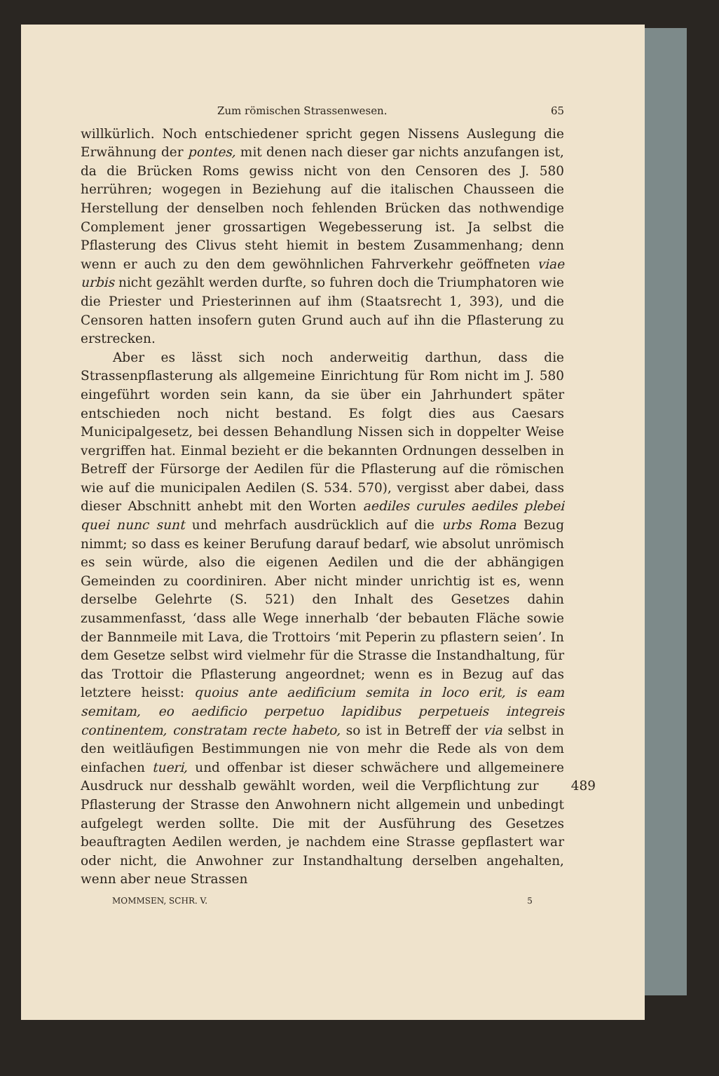Zum römischen Strassenwesen. 65
willkürlich. Noch entschiedener spricht gegen Nissens Auslegung die Erwähnung der pontes, mit denen nach dieser gar nichts anzufangen ist, da die Brücken Roms gewiss nicht von den Censoren des J. 580 herrühren; wogegen in Beziehung auf die italischen Chausseen die Herstellung der denselben noch fehlenden Brücken das nothwendige Complement jener grossartigen Wegebesserung ist. Ja selbst die Pflasterung des Clivus steht hiemit in bestem Zusammenhang; denn wenn er auch zu den dem gewöhnlichen Fahrverkehr geöffneten viae urbis nicht gezählt werden durfte, so fuhren doch die Triumphatoren wie die Priester und Priesterinnen auf ihm (Staatsrecht 1, 393), und die Censoren hatten insofern guten Grund auch auf ihn die Pflasterung zu erstrecken.
Aber es lässt sich noch anderweitig darthun, dass die Strassenpflasterung als allgemeine Einrichtung für Rom nicht im J. 580 eingeführt worden sein kann, da sie über ein Jahrhundert später entschieden noch nicht bestand. Es folgt dies aus Caesars Municipalgesetz, bei dessen Behandlung Nissen sich in doppelter Weise vergriffen hat. Einmal bezieht er die bekannten Ordnungen desselben in Betreff der Fürsorge der Aedilen für die Pflasterung auf die römischen wie auf die municipalen Aedilen (S. 534. 570), vergisst aber dabei, dass dieser Abschnitt anhebt mit den Worten aediles curules aediles plebei quei nunc sunt und mehrfach ausdrücklich auf die urbs Roma Bezug nimmt; so dass es keiner Berufung darauf bedarf, wie absolut unrömisch es sein würde, also die eigenen Aedilen und die der abhängigen Gemeinden zu coordiniren. Aber nicht minder unrichtig ist es, wenn derselbe Gelehrte (S. 521) den Inhalt des Gesetzes dahin zusammenfasst, ‘dass alle Wege innerhalb ‘der bebauten Fläche sowie der Bannmeile mit Lava, die Trottoirs ‘mit Peperin zu pflastern seien’. In dem Gesetze selbst wird vielmehr für die Strasse die Instandhaltung, für das Trottoir die Pflasterung angeordnet; wenn es in Bezug auf das letztere heisst: quoius ante aedificium semita in loco erit, is eam semitam, eo aedificio perpetuo lapidibus perpetueis integreis continentem, constratam recte habeto, so ist in Betreff der via selbst in den weitläufigen Bestimmungen nie von mehr die Rede als von dem einfachen tueri, und offenbar ist dieser schwächere und allgemeinere Ausdruck nur desshalb gewählt 489 worden, weil die Verpflichtung zur Pflasterung der Strasse den Anwohnern nicht allgemein und unbedingt aufgelegt werden sollte. Die mit der Ausführung des Gesetzes beauftragten Aedilen werden, je nachdem eine Strasse gepflastert war oder nicht, die Anwohner zur Instandhaltung derselben angehalten, wenn aber neue Strassen
MOMMSEN, SCHR. V. 5